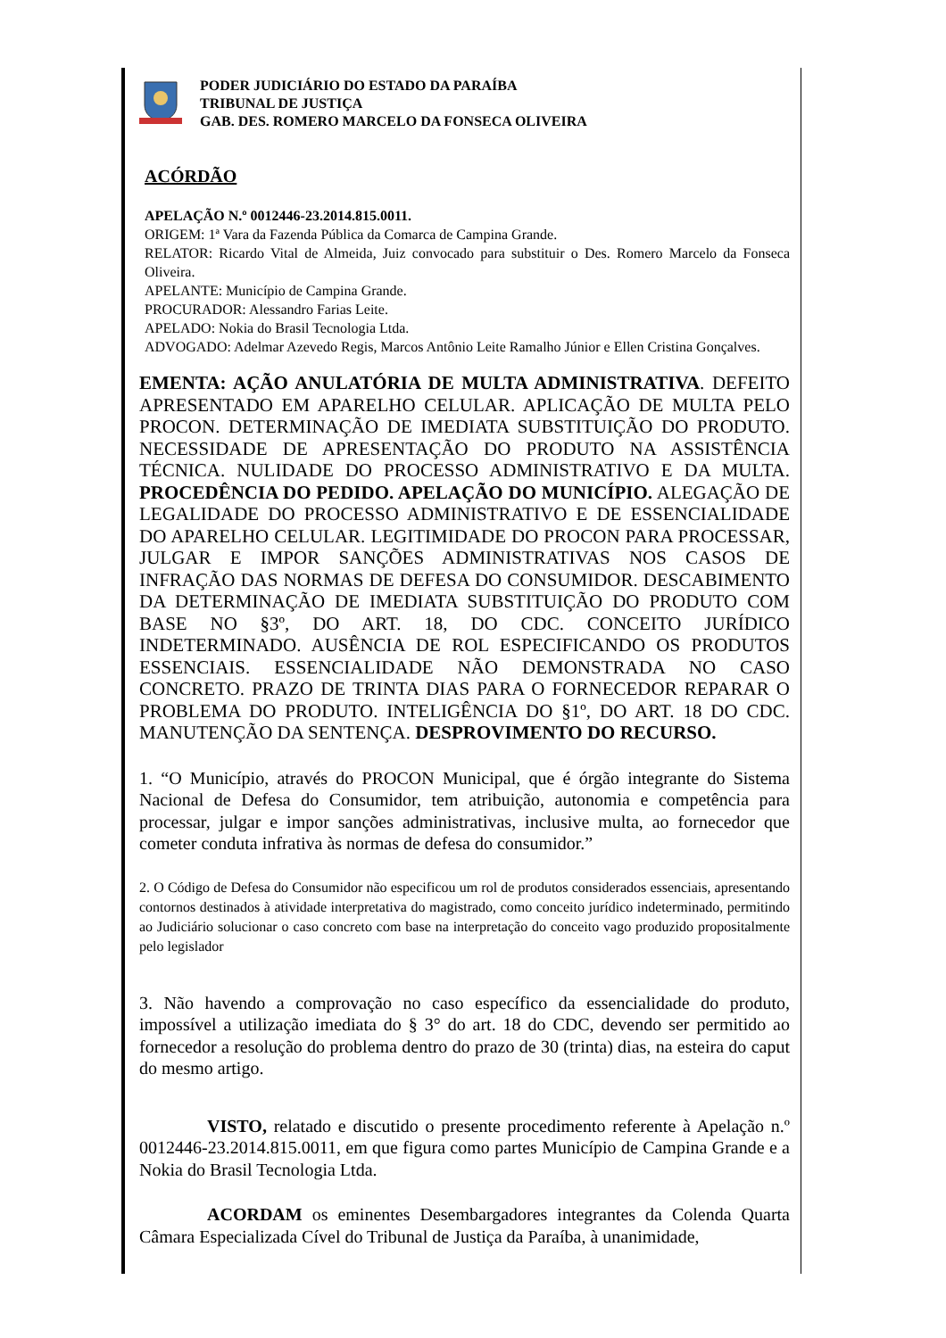PODER JUDICIÁRIO DO ESTADO DA PARAÍBA
TRIBUNAL DE JUSTIÇA
GAB. DES. ROMERO MARCELO DA FONSECA OLIVEIRA
ACÓRDÃO
APELAÇÃO N.º 0012446-23.2014.815.0011.
ORIGEM: 1ª Vara da Fazenda Pública da Comarca de Campina Grande.
RELATOR: Ricardo Vital de Almeida, Juiz convocado para substituir o Des. Romero Marcelo da Fonseca Oliveira.
APELANTE: Município de Campina Grande.
PROCURADOR: Alessandro Farias Leite.
APELADO: Nokia do Brasil Tecnologia Ltda.
ADVOGADO: Adelmar Azevedo Regis, Marcos Antônio Leite Ramalho Júnior e Ellen Cristina Gonçalves.
EMENTA: AÇÃO ANULATÓRIA DE MULTA ADMINISTRATIVA. DEFEITO APRESENTADO EM APARELHO CELULAR. APLICAÇÃO DE MULTA PELO PROCON. DETERMINAÇÃO DE IMEDIATA SUBSTITUIÇÃO DO PRODUTO. NECESSIDADE DE APRESENTAÇÃO DO PRODUTO NA ASSISTÊNCIA TÉCNICA. NULIDADE DO PROCESSO ADMINISTRATIVO E DA MULTA. PROCEDÊNCIA DO PEDIDO. APELAÇÃO DO MUNICÍPIO. ALEGAÇÃO DE LEGALIDADE DO PROCESSO ADMINISTRATIVO E DE ESSENCIALIDADE DO APARELHO CELULAR. LEGITIMIDADE DO PROCON PARA PROCESSAR, JULGAR E IMPOR SANÇÕES ADMINISTRATIVAS NOS CASOS DE INFRAÇÃO DAS NORMAS DE DEFESA DO CONSUMIDOR. DESCABIMENTO DA DETERMINAÇÃO DE IMEDIATA SUBSTITUIÇÃO DO PRODUTO COM BASE NO §3º, DO ART. 18, DO CDC. CONCEITO JURÍDICO INDETERMINADO. AUSÊNCIA DE ROL ESPECIFICANDO OS PRODUTOS ESSENCIAIS. ESSENCIALIDADE NÃO DEMONSTRADA NO CASO CONCRETO. PRAZO DE TRINTA DIAS PARA O FORNECEDOR REPARAR O PROBLEMA DO PRODUTO. INTELIGÊNCIA DO §1º, DO ART. 18 DO CDC. MANUTENÇÃO DA SENTENÇA. DESPROVIMENTO DO RECURSO.
1. “O Município, através do PROCON Municipal, que é órgão integrante do Sistema Nacional de Defesa do Consumidor, tem atribuição, autonomia e competência para processar, julgar e impor sanções administrativas, inclusive multa, ao fornecedor que cometer conduta infrativa às normas de defesa do consumidor.”
2. O Código de Defesa do Consumidor não especificou um rol de produtos considerados essenciais, apresentando contornos destinados à atividade interpretativa do magistrado, como conceito jurídico indeterminado, permitindo ao Judiciário solucionar o caso concreto com base na interpretação do conceito vago produzido propositalmente pelo legislador
3. Não havendo a comprovação no caso específico da essencialidade do produto, impossível a utilização imediata do § 3° do art. 18 do CDC, devendo ser permitido ao fornecedor a resolução do problema dentro do prazo de 30 (trinta) dias, na esteira do caput do mesmo artigo.
VISTO, relatado e discutido o presente procedimento referente à Apelação n.º 0012446-23.2014.815.0011, em que figura como partes Município de Campina Grande e a Nokia do Brasil Tecnologia Ltda.
ACORDAM os eminentes Desembargadores integrantes da Colenda Quarta Câmara Especializada Cível do Tribunal de Justiça da Paraíba, à unanimidade,